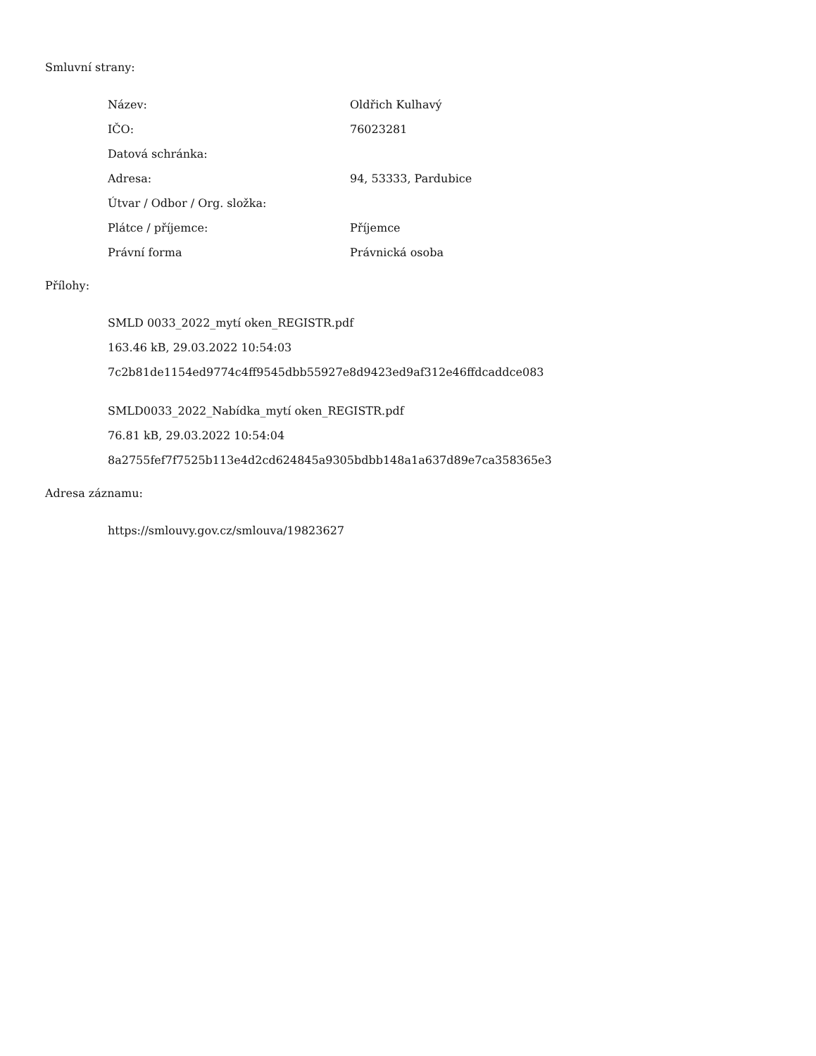Smluvní strany:
| Název: | Oldřich Kulhavý |
| IČO: | 76023281 |
| Datová schránka: | |
| Adresa: | 94, 53333, Pardubice |
| Útvar / Odbor / Org. složka: | |
| Plátce / příjemce: | Příjemce |
| Právní forma | Právnická osoba |
Přílohy:
SMLD 0033_2022_mytí oken_REGISTR.pdf
163.46 kB, 29.03.2022 10:54:03
7c2b81de1154ed9774c4ff9545dbb55927e8d9423ed9af312e46ffdcaddce083
SMLD0033_2022_Nabídka_mytí oken_REGISTR.pdf
76.81 kB, 29.03.2022 10:54:04
8a2755fef7f7525b113e4d2cd624845a9305bdbb148a1a637d89e7ca358365e3
Adresa záznamu:
https://smlouvy.gov.cz/smlouva/19823627